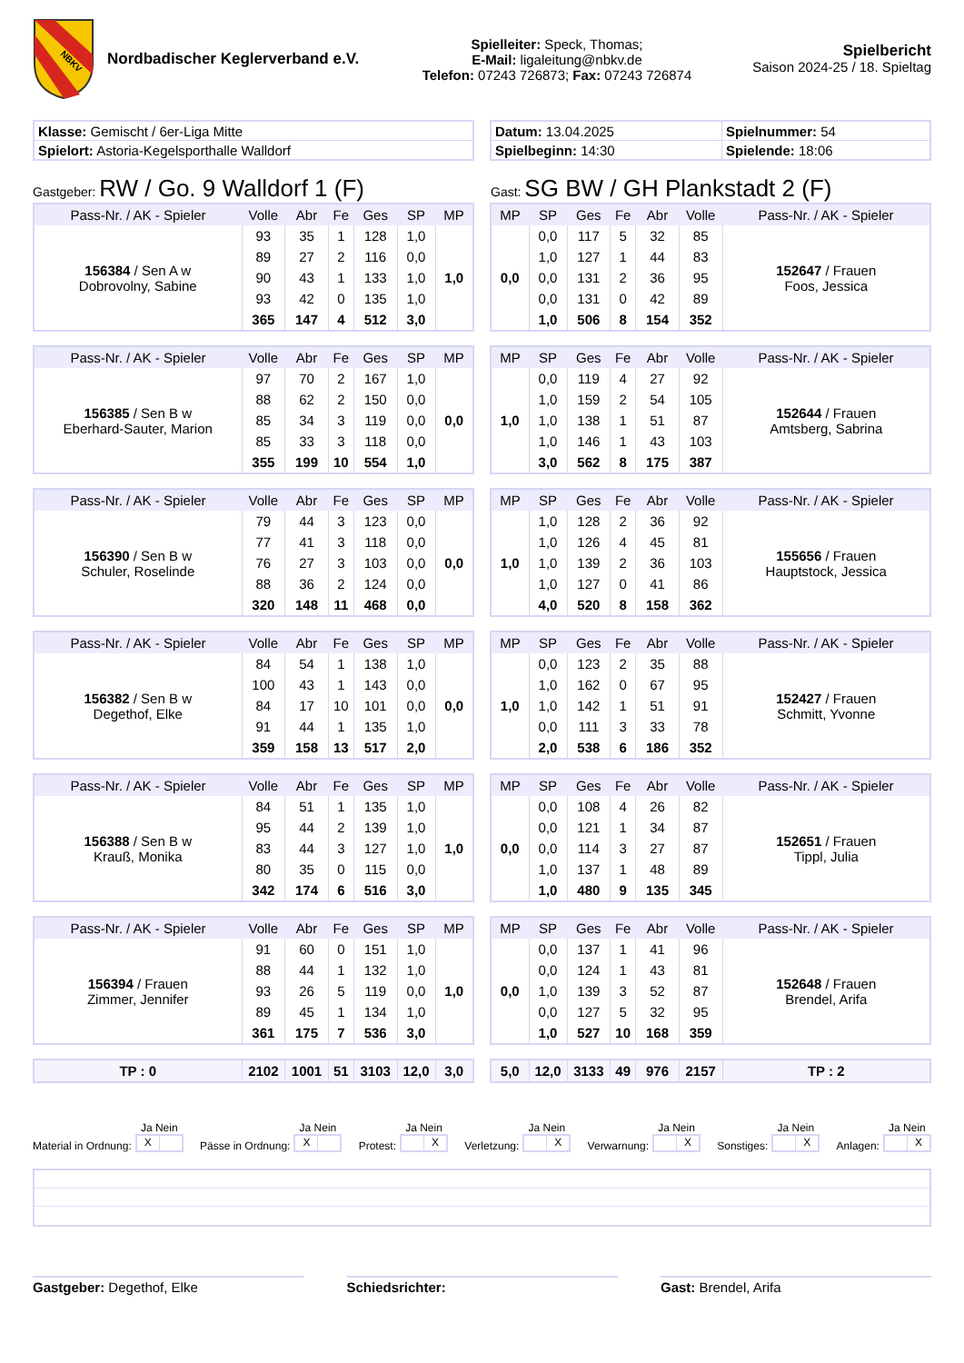NBKV
Nordbadischer Keglerverband e.V.
Spielleiter: Speck, Thomas;
E-Mail: ligaleitung@nbkv.de
Telefon: 07243 726873; Fax: 07243 726874
Spielbericht
Saison 2024-25 / 18. Spieltag
| Klasse: Gemischt / 6er-Liga Mitte |
| Spielort: Astoria-Kegelsporthalle Walldorf |
| Datum: 13.04.2025 | Spielnummer: 54 |
| Spielbeginn: 14:30 | Spielende: 18:06 |
Gastgeber: RW / Go. 9 Walldorf 1 (F)
Gast: SG BW / GH Plankstadt 2 (F)
| Pass-Nr. / AK - Spieler | Volle | Abr | Fe | Ges | SP | MP |
| --- | --- | --- | --- | --- | --- | --- |
| 156384 / Sen A w Dobrovolny, Sabine | 93 | 35 | 1 | 128 | 1,0 | 1,0 |
| | 89 | 27 | 2 | 116 | 0,0 | |
| | 90 | 43 | 1 | 133 | 1,0 | |
| | 93 | 42 | 0 | 135 | 1,0 | |
| | 365 | 147 | 4 | 512 | 3,0 | |
| MP | SP | Ges | Fe | Abr | Volle | Pass-Nr. / AK - Spieler |
| --- | --- | --- | --- | --- | --- | --- |
| 0,0 | 0,0 | 117 | 5 | 32 | 85 | 152647 / Frauen Foos, Jessica |
| | 1,0 | 127 | 1 | 44 | 83 | |
| | 0,0 | 131 | 2 | 36 | 95 | |
| | 0,0 | 131 | 0 | 42 | 89 | |
| | 1,0 | 506 | 8 | 154 | 352 | |
| Pass-Nr. / AK - Spieler | Volle | Abr | Fe | Ges | SP | MP |
| --- | --- | --- | --- | --- | --- | --- |
| 156385 / Sen B w Eberhard-Sauter, Marion | 97 | 70 | 2 | 167 | 1,0 | 0,0 |
| | 88 | 62 | 2 | 150 | 0,0 | |
| | 85 | 34 | 3 | 119 | 0,0 | |
| | 85 | 33 | 3 | 118 | 0,0 | |
| | 355 | 199 | 10 | 554 | 1,0 | |
| MP | SP | Ges | Fe | Abr | Volle | Pass-Nr. / AK - Spieler |
| --- | --- | --- | --- | --- | --- | --- |
| 1,0 | 0,0 | 119 | 4 | 27 | 92 | 152644 / Frauen Amtsberg, Sabrina |
| | 1,0 | 159 | 2 | 54 | 105 | |
| | 1,0 | 138 | 1 | 51 | 87 | |
| | 1,0 | 146 | 1 | 43 | 103 | |
| | 3,0 | 562 | 8 | 175 | 387 | |
| Pass-Nr. / AK - Spieler | Volle | Abr | Fe | Ges | SP | MP |
| --- | --- | --- | --- | --- | --- | --- |
| 156390 / Sen B w Schuler, Roselinde | 79 | 44 | 3 | 123 | 0,0 | 0,0 |
| | 77 | 41 | 3 | 118 | 0,0 | |
| | 76 | 27 | 3 | 103 | 0,0 | |
| | 88 | 36 | 2 | 124 | 0,0 | |
| | 320 | 148 | 11 | 468 | 0,0 | |
| MP | SP | Ges | Fe | Abr | Volle | Pass-Nr. / AK - Spieler |
| --- | --- | --- | --- | --- | --- | --- |
| 1,0 | 1,0 | 128 | 2 | 36 | 92 | 155656 / Frauen Hauptstock, Jessica |
| | 1,0 | 126 | 4 | 45 | 81 | |
| | 1,0 | 139 | 2 | 36 | 103 | |
| | 1,0 | 127 | 0 | 41 | 86 | |
| | 4,0 | 520 | 8 | 158 | 362 | |
| Pass-Nr. / AK - Spieler | Volle | Abr | Fe | Ges | SP | MP |
| --- | --- | --- | --- | --- | --- | --- |
| 156382 / Sen B w Degethof, Elke | 84 | 54 | 1 | 138 | 1,0 | 0,0 |
| | 100 | 43 | 1 | 143 | 0,0 | |
| | 84 | 17 | 10 | 101 | 0,0 | |
| | 91 | 44 | 1 | 135 | 1,0 | |
| | 359 | 158 | 13 | 517 | 2,0 | |
| MP | SP | Ges | Fe | Abr | Volle | Pass-Nr. / AK - Spieler |
| --- | --- | --- | --- | --- | --- | --- |
| 1,0 | 0,0 | 123 | 2 | 35 | 88 | 152427 / Frauen Schmitt, Yvonne |
| | 1,0 | 162 | 0 | 67 | 95 | |
| | 1,0 | 142 | 1 | 51 | 91 | |
| | 0,0 | 111 | 3 | 33 | 78 | |
| | 2,0 | 538 | 6 | 186 | 352 | |
| Pass-Nr. / AK - Spieler | Volle | Abr | Fe | Ges | SP | MP |
| --- | --- | --- | --- | --- | --- | --- |
| 156388 / Sen B w Krauß, Monika | 84 | 51 | 1 | 135 | 1,0 | 1,0 |
| | 95 | 44 | 2 | 139 | 1,0 | |
| | 83 | 44 | 3 | 127 | 1,0 | |
| | 80 | 35 | 0 | 115 | 0,0 | |
| | 342 | 174 | 6 | 516 | 3,0 | |
| MP | SP | Ges | Fe | Abr | Volle | Pass-Nr. / AK - Spieler |
| --- | --- | --- | --- | --- | --- | --- |
| 0,0 | 0,0 | 108 | 4 | 26 | 82 | 152651 / Frauen Tippl, Julia |
| | 0,0 | 121 | 1 | 34 | 87 | |
| | 0,0 | 114 | 3 | 27 | 87 | |
| | 1,0 | 137 | 1 | 48 | 89 | |
| | 1,0 | 480 | 9 | 135 | 345 | |
| Pass-Nr. / AK - Spieler | Volle | Abr | Fe | Ges | SP | MP |
| --- | --- | --- | --- | --- | --- | --- |
| 156394 / Frauen Zimmer, Jennifer | 91 | 60 | 0 | 151 | 1,0 | 1,0 |
| | 88 | 44 | 1 | 132 | 1,0 | |
| | 93 | 26 | 5 | 119 | 0,0 | |
| | 89 | 45 | 1 | 134 | 1,0 | |
| | 361 | 175 | 7 | 536 | 3,0 | |
| MP | SP | Ges | Fe | Abr | Volle | Pass-Nr. / AK - Spieler |
| --- | --- | --- | --- | --- | --- | --- |
| 0,0 | 0,0 | 137 | 1 | 41 | 96 | 152648 / Frauen Brendel, Arifa |
| | 0,0 | 124 | 1 | 43 | 81 | |
| | 1,0 | 139 | 3 | 52 | 87 | |
| | 0,0 | 127 | 5 | 32 | 95 | |
| | 1,0 | 527 | 10 | 168 | 359 | |
| TP : 0 | 2102 | 1001 | 51 | 3103 | 12,0 | 3,0 |
| 5,0 | 12,0 | 3133 | 49 | 976 | 2157 | TP : 2 |
Material in Ordnung:
Ja Nein
X
Pässe in Ordnung:
Ja Nein
X
Protest:
Ja Nein
X
Verletzung:
Ja Nein
X
Verwarnung:
Ja Nein
X
Sonstiges:
Ja Nein
X
Anlagen:
Ja Nein
X
Gastgeber: Degethof, Elke Schiedsrichter: Gast: Brendel, Arifa